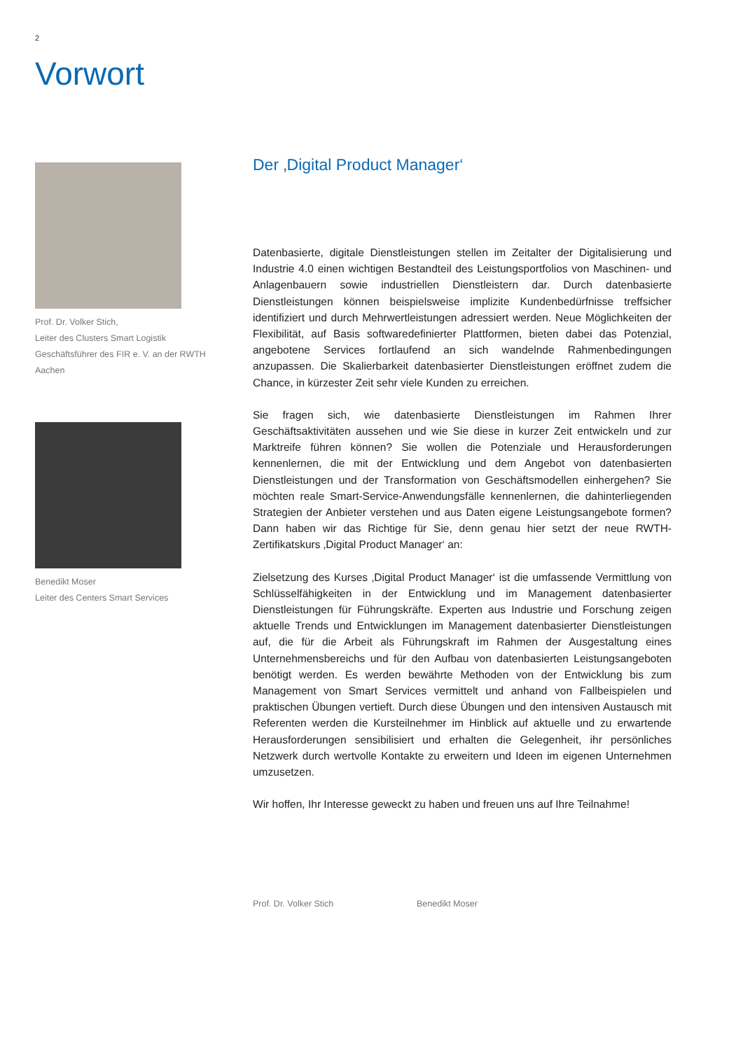2
Vorwort
Prof. Dr. Volker Stich,
Leiter des Clusters Smart Logistik
Geschäftsführer des FIR e. V. an der RWTH Aachen
Benedikt Moser
Leiter des Centers Smart Services
Der ‚Digital Product Manager‘
Datenbasierte, digitale Dienstleistungen stellen im Zeitalter der Digitalisierung und Industrie 4.0 einen wichtigen Bestandteil des Leistungsportfolios von Maschinen- und Anlagenbauern sowie industriellen Dienstleistern dar. Durch datenbasierte Dienstleistungen können beispielsweise implizite Kundenbedürfnisse treffsicher identifiziert und durch Mehrwertleistungen adressiert werden. Neue Möglichkeiten der Flexibilität, auf Basis softwaredefinierter Plattformen, bieten dabei das Potenzial, angebotene Services fortlaufend an sich wandelnde Rahmenbedingungen anzupassen. Die Skalierbarkeit datenbasierter Dienstleistungen eröffnet zudem die Chance, in kürzester Zeit sehr viele Kunden zu erreichen.
Sie fragen sich, wie datenbasierte Dienstleistungen im Rahmen Ihrer Geschäftsaktivitäten aussehen und wie Sie diese in kurzer Zeit entwickeln und zur Marktreife führen können? Sie wollen die Potenziale und Herausforderungen kennenlernen, die mit der Entwicklung und dem Angebot von datenbasierten Dienstleistungen und der Transformation von Geschäftsmodellen einhergehen? Sie möchten reale Smart-Service-Anwendungsfälle kennenlernen, die dahinterliegenden Strategien der Anbieter verstehen und aus Daten eigene Leistungsangebote formen? Dann haben wir das Richtige für Sie, denn genau hier setzt der neue RWTH-Zertifikatskurs ‚Digital Product Manager‘ an:
Zielsetzung des Kurses ‚Digital Product Manager‘ ist die umfassende Vermittlung von Schlüsselfähigkeiten in der Entwicklung und im Management datenbasierter Dienstleistungen für Führungskräfte. Experten aus Industrie und Forschung zeigen aktuelle Trends und Entwicklungen im Management datenbasierter Dienstleistungen auf, die für die Arbeit als Führungskraft im Rahmen der Ausgestaltung eines Unternehmensbereichs und für den Aufbau von datenbasierten Leistungsangeboten benötigt werden. Es werden bewährte Methoden von der Entwicklung bis zum Management von Smart Services vermittelt und anhand von Fallbeispielen und praktischen Übungen vertieft. Durch diese Übungen und den intensiven Austausch mit Referenten werden die Kursteilnehmer im Hinblick auf aktuelle und zu erwartende Herausforderungen sensibilisiert und erhalten die Gelegenheit, ihr persönliches Netzwerk durch wertvolle Kontakte zu erweitern und Ideen im eigenen Unternehmen umzusetzen.
Wir hoffen, Ihr Interesse geweckt zu haben und freuen uns auf Ihre Teilnahme!
Prof. Dr. Volker Stich Benedikt Moser